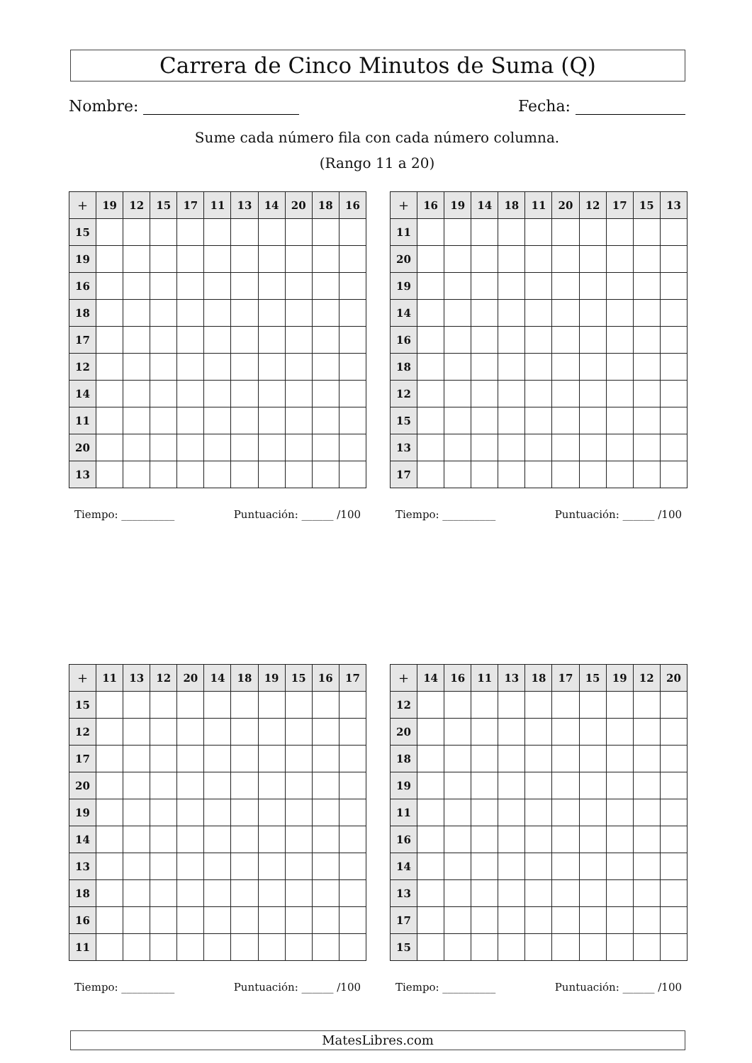Carrera de Cinco Minutos de Suma (Q)
Nombre: Fecha:
Sume cada número fila con cada número columna.
(Rango 11 a 20)
| + | 19 | 12 | 15 | 17 | 11 | 13 | 14 | 20 | 18 | 16 |
| --- | --- | --- | --- | --- | --- | --- | --- | --- | --- | --- |
| 15 | | | | | | | | | | |
| 19 | | | | | | | | | | |
| 16 | | | | | | | | | | |
| 18 | | | | | | | | | | |
| 17 | | | | | | | | | | |
| 12 | | | | | | | | | | |
| 14 | | | | | | | | | | |
| 11 | | | | | | | | | | |
| 20 | | | | | | | | | | |
| 13 | | | | | | | | | | |
Tiempo: __________ Puntuación: ______ /100
| + | 16 | 19 | 14 | 18 | 11 | 20 | 12 | 17 | 15 | 13 |
| --- | --- | --- | --- | --- | --- | --- | --- | --- | --- | --- |
| 11 | | | | | | | | | | |
| 20 | | | | | | | | | | |
| 19 | | | | | | | | | | |
| 14 | | | | | | | | | | |
| 16 | | | | | | | | | | |
| 18 | | | | | | | | | | |
| 12 | | | | | | | | | | |
| 15 | | | | | | | | | | |
| 13 | | | | | | | | | | |
| 17 | | | | | | | | | | |
Tiempo: __________ Puntuación: ______ /100
| + | 11 | 13 | 12 | 20 | 14 | 18 | 19 | 15 | 16 | 17 |
| --- | --- | --- | --- | --- | --- | --- | --- | --- | --- | --- |
| 15 | | | | | | | | | | |
| 12 | | | | | | | | | | |
| 17 | | | | | | | | | | |
| 20 | | | | | | | | | | |
| 19 | | | | | | | | | | |
| 14 | | | | | | | | | | |
| 13 | | | | | | | | | | |
| 18 | | | | | | | | | | |
| 16 | | | | | | | | | | |
| 11 | | | | | | | | | | |
Tiempo: __________ Puntuación: ______ /100
| + | 14 | 16 | 11 | 13 | 18 | 17 | 15 | 19 | 12 | 20 |
| --- | --- | --- | --- | --- | --- | --- | --- | --- | --- | --- |
| 12 | | | | | | | | | | |
| 20 | | | | | | | | | | |
| 18 | | | | | | | | | | |
| 19 | | | | | | | | | | |
| 11 | | | | | | | | | | |
| 16 | | | | | | | | | | |
| 14 | | | | | | | | | | |
| 13 | | | | | | | | | | |
| 17 | | | | | | | | | | |
| 15 | | | | | | | | | | |
Tiempo: __________ Puntuación: ______ /100
MatesLibres.com